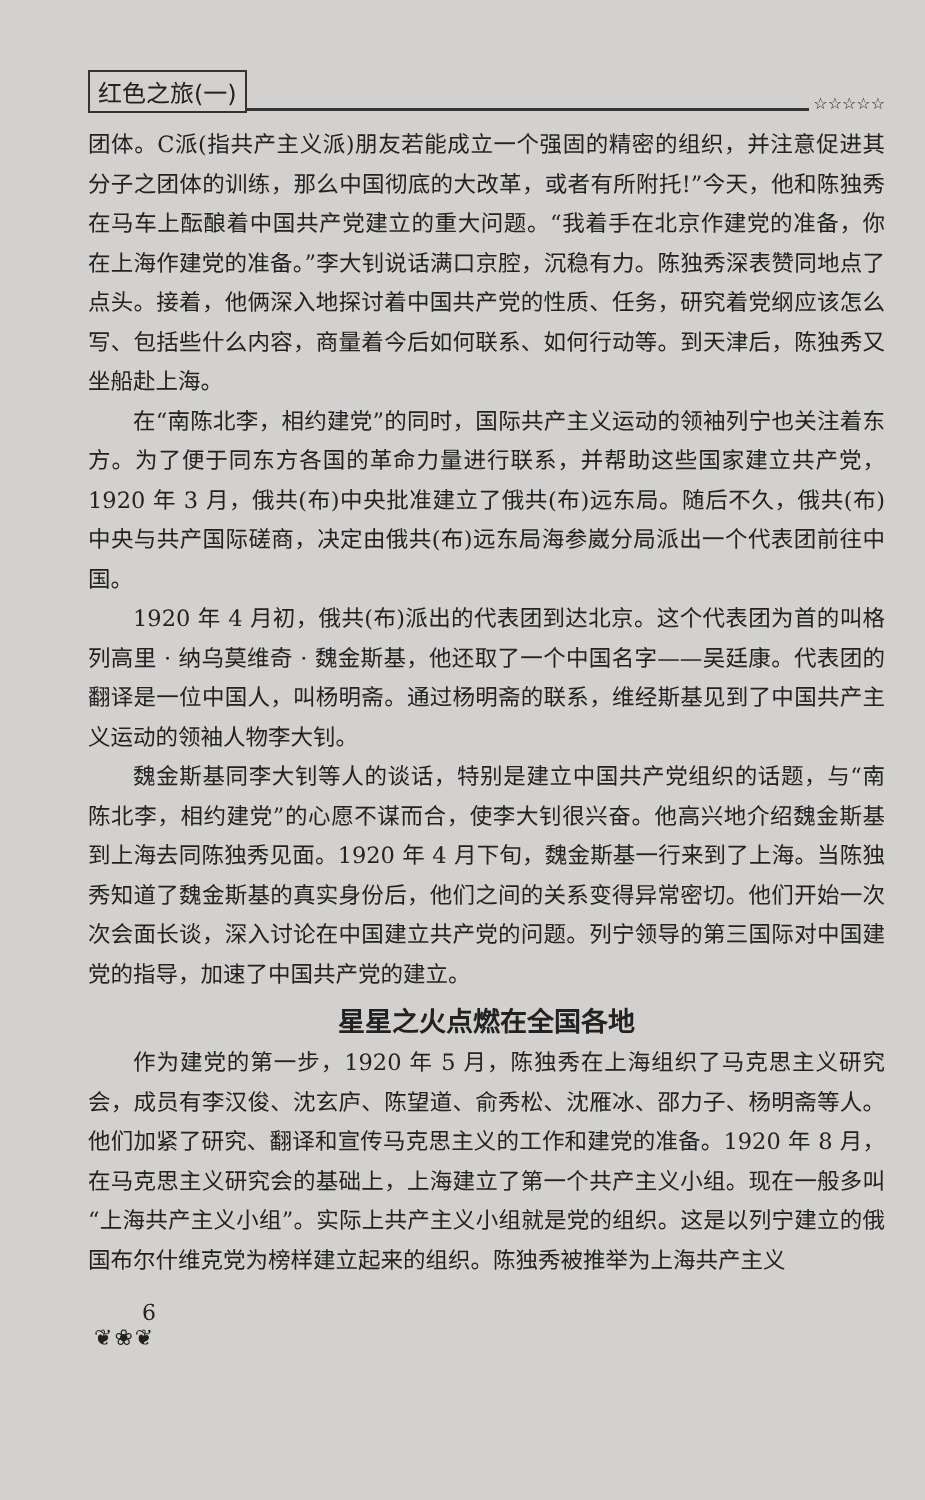红色之旅(一) ☆☆☆☆☆
团体。C派(指共产主义派)朋友若能成立一个强固的精密的组织，并注意促进其分子之团体的训练，那么中国彻底的大改革，或者有所附托!”今天，他和陈独秀在马车上酝酿着中国共产党建立的重大问题。“我着手在北京作建党的准备，你在上海作建党的准备。”李大钊说话满口京腔，沉稳有力。陈独秀深表赞同地点了点头。接着，他俩深入地探讨着中国共产党的性质、任务，研究着党纲应该怎么写、包括些什么内容，商量着今后如何联系、如何行动等。到天津后，陈独秀又坐船赴上海。
在“南陈北李，相约建党”的同时，国际共产主义运动的领袖列宁也关注着东方。为了便于同东方各国的革命力量进行联系，并帮助这些国家建立共产党，1920 年 3 月，俄共(布)中央批准建立了俄共(布)远东局。随后不久，俄共(布)中央与共产国际磋商，决定由俄共(布)远东局海参崴分局派出一个代表团前往中国。
1920 年 4 月初，俄共(布)派出的代表团到达北京。这个代表团为首的叫格列高里 · 纳乌莫维奇 · 魏金斯基，他还取了一个中国名字——吴廷康。代表团的翻译是一位中国人，叫杨明斋。通过杨明斋的联系，维经斯基见到了中国共产主义运动的领袖人物李大钊。
魏金斯基同李大钊等人的谈话，特别是建立中国共产党组织的话题，与“南陈北李，相约建党”的心愿不谋而合，使李大钊很兴奋。他高兴地介绍魏金斯基到上海去同陈独秀见面。1920 年 4 月下旬，魏金斯基一行来到了上海。当陈独秀知道了魏金斯基的真实身份后，他们之间的关系变得异常密切。他们开始一次次会面长谈，深入讨论在中国建立共产党的问题。列宁领导的第三国际对中国建党的指导，加速了中国共产党的建立。
星星之火点燃在全国各地
作为建党的第一步，1920 年 5 月，陈独秀在上海组织了马克思主义研究会，成员有李汉俊、沈玄庐、陈望道、俞秀松、沈雁冰、邵力子、杨明斋等人。他们加紧了研究、翻译和宣传马克思主义的工作和建党的准备。1920 年 8 月，在马克思主义研究会的基础上，上海建立了第一个共产主义小组。现在一般多叫“上海共产主义小组”。实际上共产主义小组就是党的组织。这是以列宁建立的俄国布尔什维克党为榜样建立起来的组织。陈独秀被推举为上海共产主义
6
❦❀❦